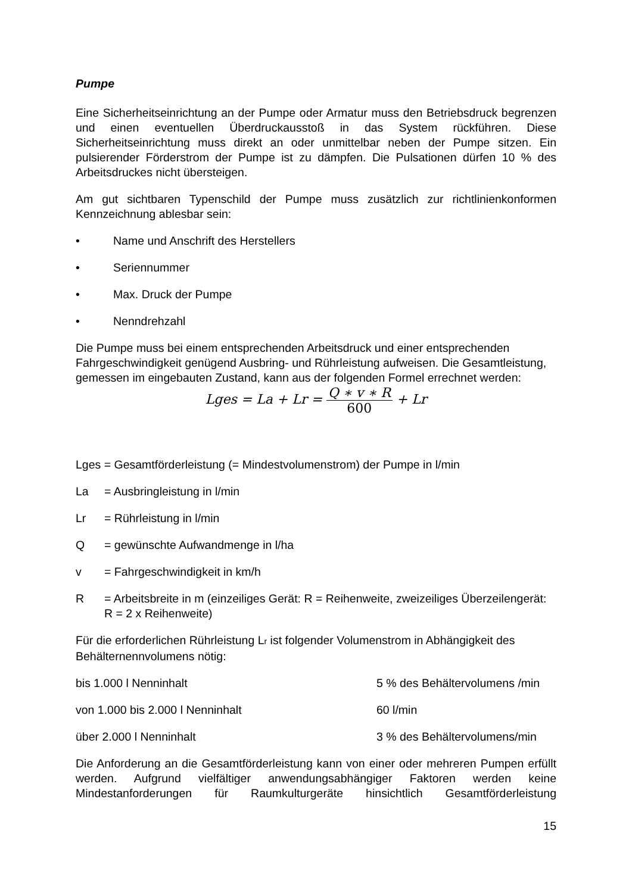Pumpe
Eine Sicherheitseinrichtung an der Pumpe oder Armatur muss den Betriebsdruck begrenzen und einen eventuellen Überdruckausstoß in das System rückführen. Diese Sicherheitseinrichtung muss direkt an oder unmittelbar neben der Pumpe sitzen. Ein pulsierender Förderstrom der Pumpe ist zu dämpfen. Die Pulsationen dürfen 10 % des Arbeitsdruckes nicht übersteigen.
Am gut sichtbaren Typenschild der Pumpe muss zusätzlich zur richtlinienkonformen Kennzeichnung ablesbar sein:
• Name und Anschrift des Herstellers
• Seriennummer
• Max. Druck der Pumpe
• Nenndrehzahl
Die Pumpe muss bei einem entsprechenden Arbeitsdruck und einer entsprechenden Fahrgeschwindigkeit genügend Ausbring- und Rührleistung aufweisen. Die Gesamtleistung, gemessen im eingebauten Zustand, kann aus der folgenden Formel errechnet werden:
Lges = La + Lr =
Q ∗ v ∗ R
600
+ Lr
Lges = Gesamtförderleistung (= Mindestvolumenstrom) der Pumpe in l/min
La = Ausbringleistung in l/min
Lr = Rührleistung in l/min
Q = gewünschte Aufwandmenge in l/ha
v = Fahrgeschwindigkeit in km/h
R = Arbeitsbreite in m (einzeiliges Gerät: R = Reihenweite, zweizeiliges Überzeilengerät: R = 2 x Reihenweite)
Für die erforderlichen Rührleistung Lr ist folgender Volumenstrom in Abhängigkeit des Behälternennvolumens nötig:
bis 1.000 l Nenninhalt 5 % des Behältervolumens /min
von 1.000 bis 2.000 l Nenninhalt 60 l/min
über 2.000 l Nenninhalt 3 % des Behältervolumens/min
Die Anforderung an die Gesamtförderleistung kann von einer oder mehreren Pumpen erfüllt werden. Aufgrund vielfältiger anwendungsabhängiger Faktoren werden keine Mindestanforderungen für Raumkulturgeräte hinsichtlich Gesamtförderleistung
15